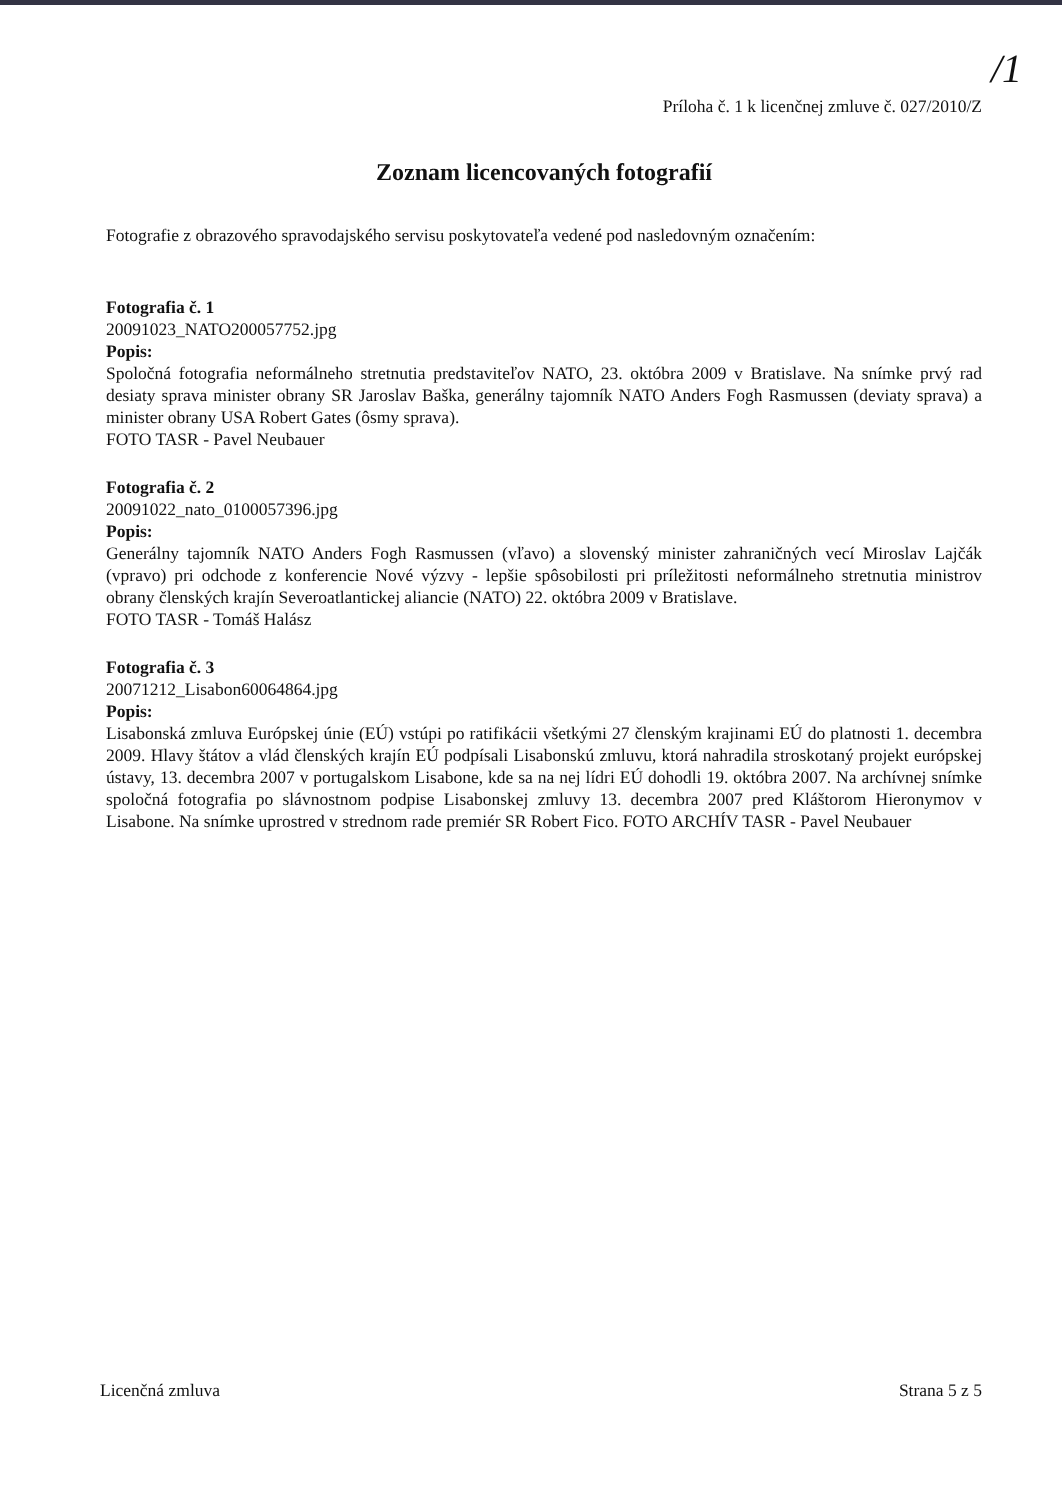/1
Príloha č. 1 k licenčnej zmluve č. 027/2010/Z
Zoznam licencovaných fotografií
Fotografie z obrazového spravodajského servisu poskytovateľa vedené pod nasledovným označením:
Fotografia č. 1
20091023_NATO200057752.jpg
Popis:
Spoločná fotografia neformálneho stretnutia predstaviteľov NATO, 23. októbra 2009 v Bratislave. Na snímke prvý rad desiaty sprava minister obrany SR Jaroslav Baška, generálny tajomník NATO Anders Fogh Rasmussen (deviaty sprava) a minister obrany USA Robert Gates (ôsmy sprava).
FOTO TASR - Pavel Neubauer
Fotografia č. 2
20091022_nato_0100057396.jpg
Popis:
Generálny tajomník NATO Anders Fogh Rasmussen (vľavo) a slovenský minister zahraničných vecí Miroslav Lajčák (vpravo) pri odchode z konferencie Nové výzvy - lepšie spôsobilosti pri príležitosti neformálneho stretnutia ministrov obrany členských krajín Severoatlantickej aliancie (NATO) 22. októbra 2009 v Bratislave.
FOTO TASR - Tomáš Halász
Fotografia č. 3
20071212_Lisabon60064864.jpg
Popis:
Lisabonská zmluva Európskej únie (EÚ) vstúpi po ratifikácii všetkými 27 členským krajinami EÚ do platnosti 1. decembra 2009. Hlavy štátov a vlád členských krajín EÚ podpísali Lisabonskú zmluvu, ktorá nahradila stroskotaný projekt európskej ústavy, 13. decembra 2007 v portugalskom Lisabone, kde sa na nej lídri EÚ dohodli 19. októbra 2007. Na archívnej snímke spoločná fotografia po slávnostnom podpise Lisabonskej zmluvy 13. decembra 2007 pred Kláštorom Hieronymov v Lisabone. Na snímke uprostred v strednom rade premiér SR Robert Fico. FOTO ARCHÍV TASR - Pavel Neubauer
Licenčná zmluva Strana 5 z 5